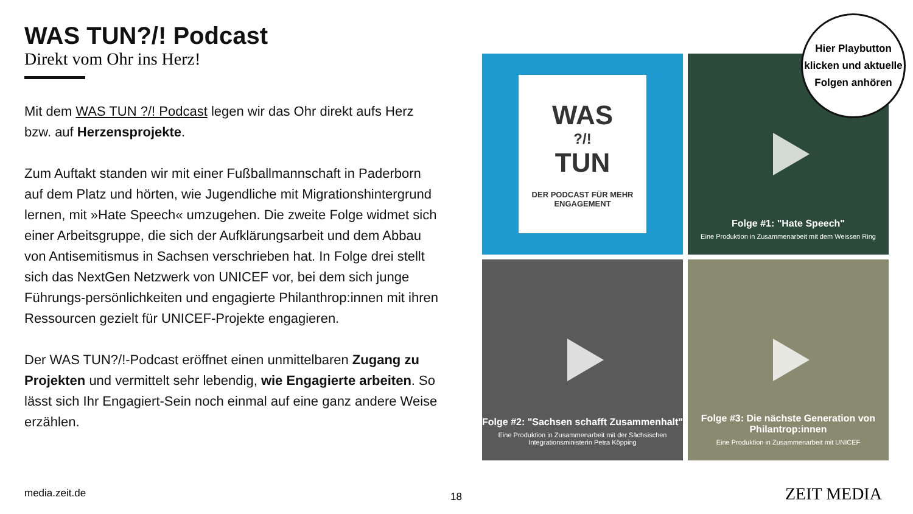WAS TUN?/! Podcast
Direkt vom Ohr ins Herz!
Mit dem WAS TUN ?/! Podcast legen wir das Ohr direkt aufs Herz bzw. auf Herzensprojekte.
Zum Auftakt standen wir mit einer Fußballmannschaft in Paderborn auf dem Platz und hörten, wie Jugendliche mit Migrationshintergrund lernen, mit »Hate Speech« umzugehen. Die zweite Folge widmet sich einer Arbeitsgruppe, die sich der Aufklärungsarbeit und dem Abbau von Antisemitismus in Sachsen verschrieben hat. In Folge drei stellt sich das NextGen Netzwerk von UNICEF vor, bei dem sich junge Führungs-persönlichkeiten und engagierte Philanthrop:innen mit ihren Ressourcen gezielt für UNICEF-Projekte engagieren.
Der WAS TUN?/!-Podcast eröffnet einen unmittelbaren Zugang zu Projekten und vermittelt sehr lebendig, wie Engagierte arbeiten. So lässt sich Ihr Engagiert-Sein noch einmal auf eine ganz andere Weise erzählen.
WAS
?/!
TUN
DER PODCAST FÜR MEHR ENGAGEMENT
Folge #1: "Hate Speech"
Eine Produktion in Zusammenarbeit mit dem Weissen Ring
Folge #2: "Sachsen schafft Zusammenhalt"
Eine Produktion in Zusammenarbeit mit der Sächsischen Integrationsministerin Petra Köpping
Folge #3: Die nächste Generation von Philantrop:innen
Eine Produktion in Zusammenarbeit mit UNICEF
Hier Playbutton
klicken und aktuelle
Folgen anhören
media.zeit.de 18 ZEIT MEDIA